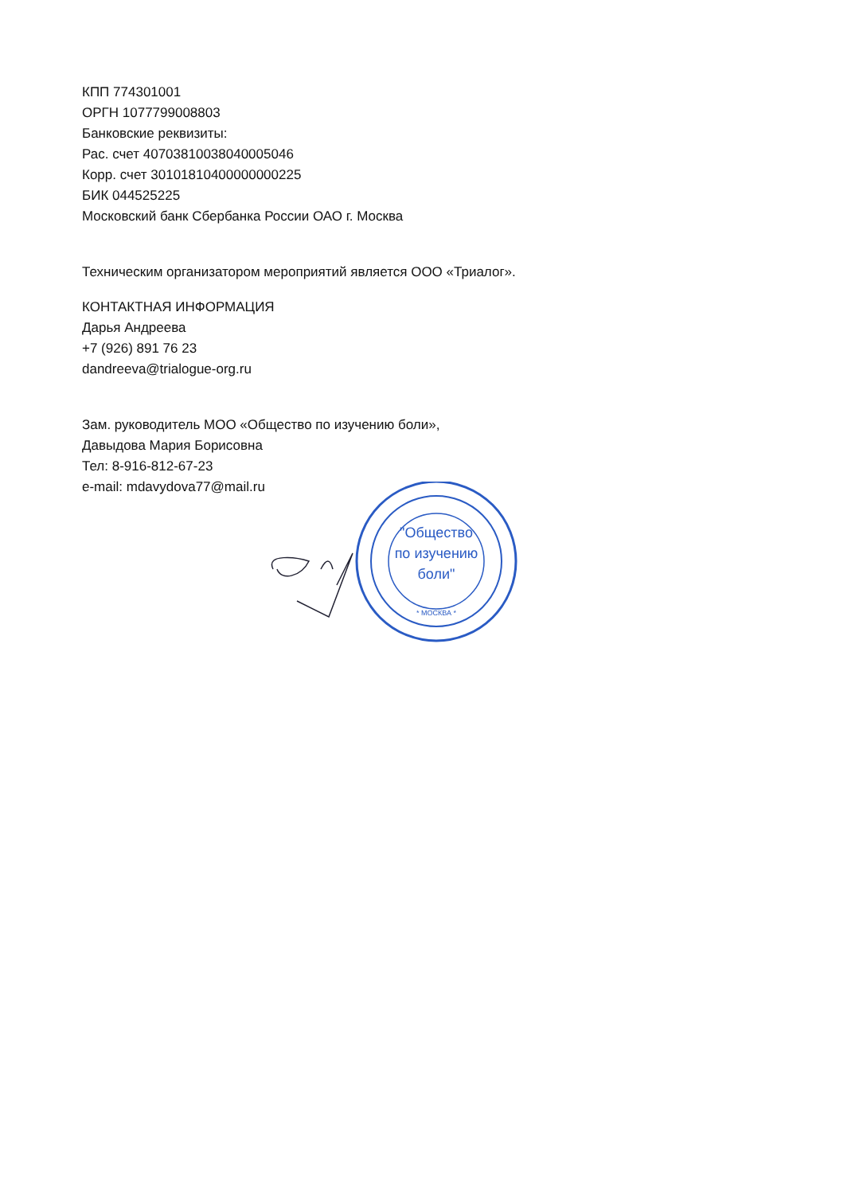КПП 774301001
ОРГН 1077799008803
Банковские реквизиты:
Рас. счет 40703810038040005046
Корр. счет 30101810400000000225
БИК 044525225
Московский банк Сбербанка России ОАО г. Москва
Техническим организатором мероприятий является ООО «Триалог».
КОНТАКТНАЯ ИНФОРМАЦИЯ
Дарья Андреева
+7 (926) 891 76 23
dandreeva@trialogue-org.ru
Зам. руководитель МОО «Общество по изучению боли»,
Давыдова Мария Борисовна
Тел: 8-916-812-67-23
e-mail: mdavydova77@mail.ru
"Общество
по изучению
боли"
* МОСКВА *